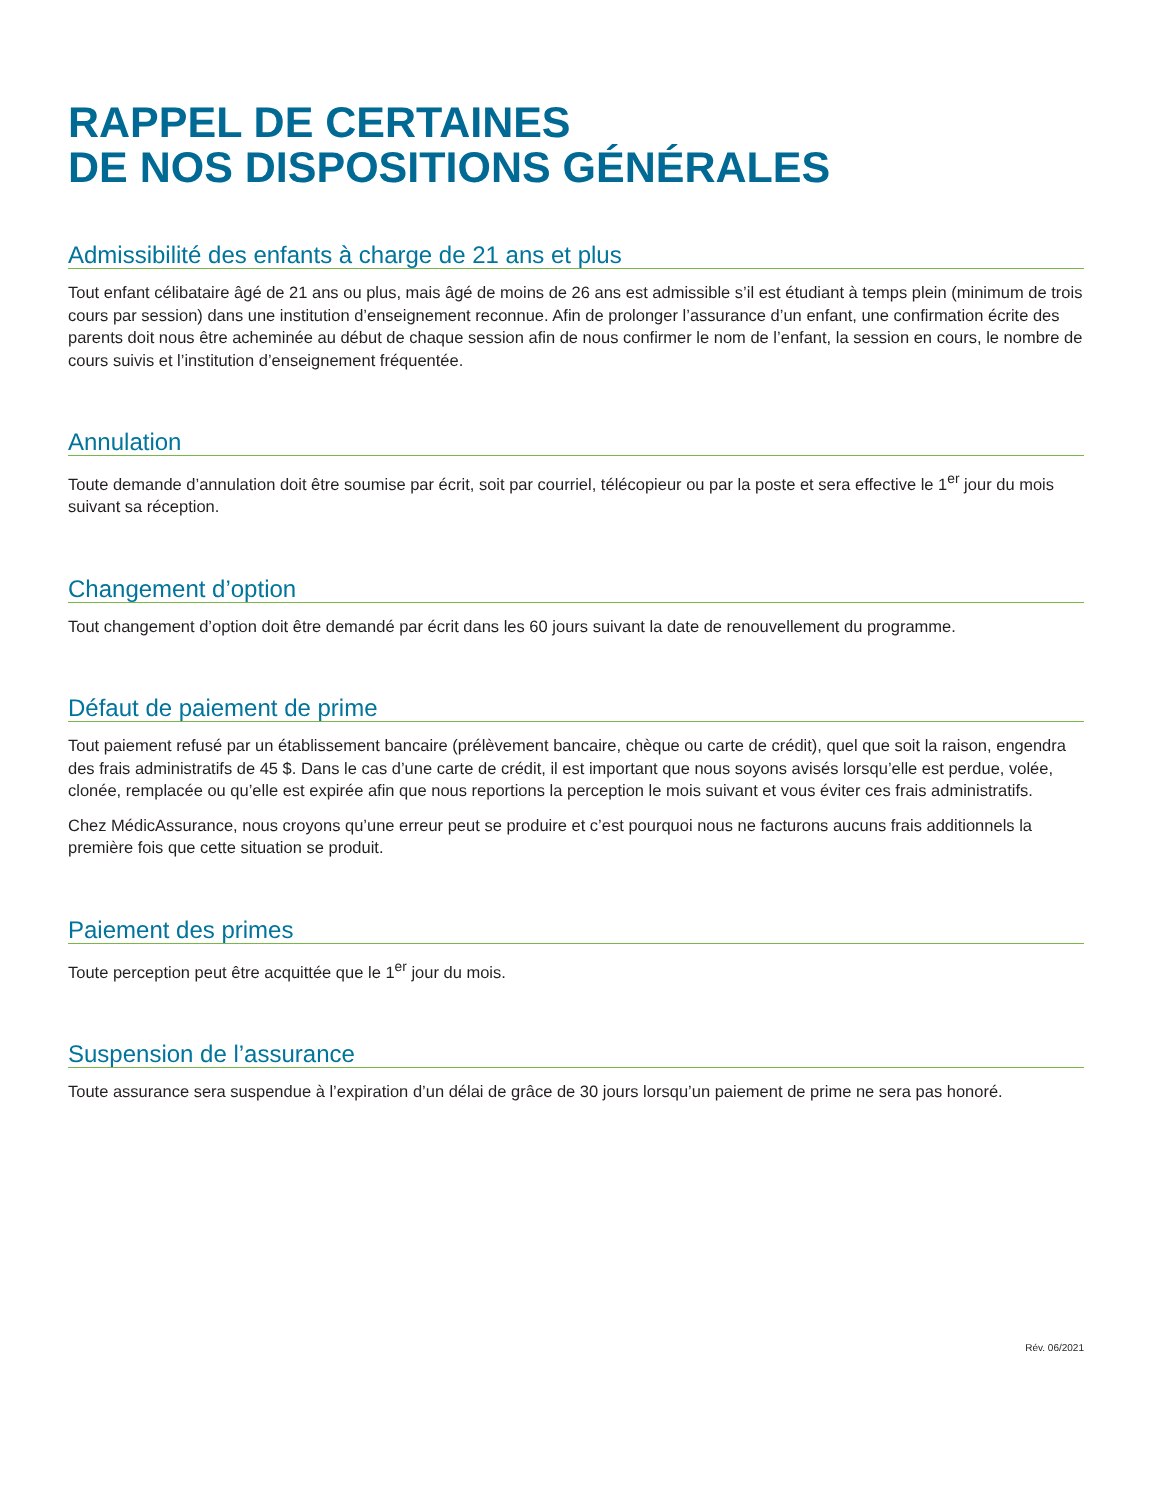RAPPEL DE CERTAINES
DE NOS DISPOSITIONS GÉNÉRALES
Admissibilité des enfants à charge de 21 ans et plus
Tout enfant célibataire âgé de 21 ans ou plus, mais âgé de moins de 26 ans est admissible s’il est étudiant à temps plein (minimum de trois cours par session) dans une institution d’enseignement reconnue. Afin de prolonger l’assurance d’un enfant, une confirmation écrite des parents doit nous être acheminée au début de chaque session afin de nous confirmer le nom de l’enfant, la session en cours, le nombre de cours suivis et l’institution d’enseignement fréquentée.
Annulation
Toute demande d’annulation doit être soumise par écrit, soit par courriel, télécopieur ou par la poste et sera effective le 1<sup>er</sup> jour du mois suivant sa réception.
Changement d’option
Tout changement d’option doit être demandé par écrit dans les 60 jours suivant la date de renouvellement du programme.
Défaut de paiement de prime
Tout paiement refusé par un établissement bancaire (prélèvement bancaire, chèque ou carte de crédit), quel que soit la raison, engendra des frais administratifs de 45 $. Dans le cas d’une carte de crédit, il est important que nous soyons avisés lorsqu’elle est perdue, volée, clonée, remplacée ou qu’elle est expirée afin que nous reportions la perception le mois suivant et vous éviter ces frais administratifs.
Chez MédicAssurance, nous croyons qu’une erreur peut se produire et c’est pourquoi nous ne facturons aucuns frais additionnels la première fois que cette situation se produit.
Paiement des primes
Toute perception peut être acquittée que le 1<sup>er</sup> jour du mois.
Suspension de l’assurance
Toute assurance sera suspendue à l’expiration d’un délai de grâce de 30 jours lorsqu’un paiement de prime ne sera pas honoré.
Rév. 06/2021